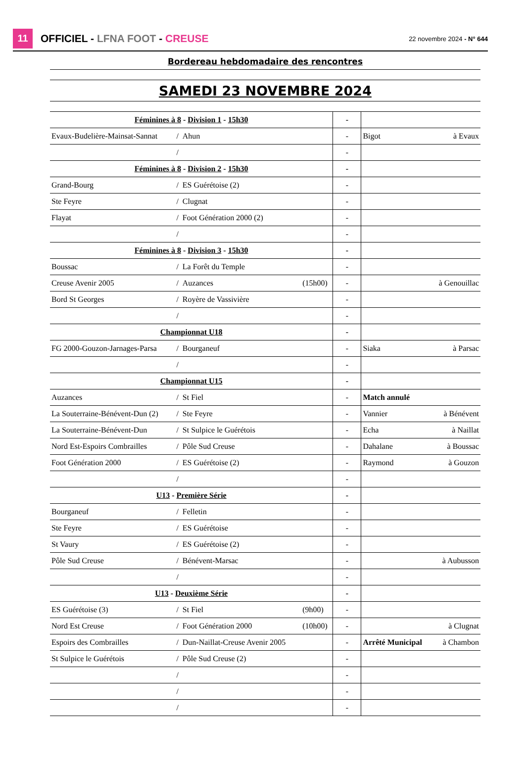11
OFFICIEL - LFNA FOOT - CREUSE
22 novembre 2024 - N° 644
| Bordereau hebdomadaire des rencontres | | | | | | |
| SAMEDI 23 NOVEMBRE 2024 | | | | | | |
| Féminines à 8 - Division 1 - 15h30 | | | | - | | |
| Evaux-Budelière-Mainsat-Sannat | / | Ahun | | - | Bigot | à Evaux |
| | / | | | - | | |
| Féminines à 8 - Division 2 - 15h30 | | | | - | | |
| Grand-Bourg | / | ES Guérétoise (2) | | - | | |
| Ste Feyre | / | Clugnat | | - | | |
| Flayat | / | Foot Génération 2000 (2) | | - | | |
| | / | | | - | | |
| Féminines à 8 - Division 3 - 15h30 | | | | - | | |
| Boussac | / | La Forêt du Temple | | - | | |
| Creuse Avenir 2005 | / | Auzances | (15h00) | - | | à Genouillac |
| Bord St Georges | / | Royère de Vassivière | | - | | |
| | / | | | - | | |
| Championnat U18 | | | | - | | |
| FG 2000-Gouzon-Jarnages-Parsa | / | Bourganeuf | | - | Siaka | à Parsac |
| | / | | | - | | |
| Championnat U15 | | | | - | | |
| Auzances | / | St Fiel | | - | Match annulé | |
| La Souterraine-Bénévent-Dun (2) | / | Ste Feyre | | - | Vannier | à Bénévent |
| La Souterraine-Bénévent-Dun | / | St Sulpice le Guérétois | | - | Echa | à Naillat |
| Nord Est-Espoirs Combrailles | / | Pôle Sud Creuse | | - | Dahalane | à Boussac |
| Foot Génération 2000 | / | ES Guérétoise (2) | | - | Raymond | à Gouzon |
| | / | | | - | | |
| U13 - Première Série | | | | - | | |
| Bourganeuf | / | Felletin | | - | | |
| Ste Feyre | / | ES Guérétoise | | - | | |
| St Vaury | / | ES Guérétoise (2) | | - | | |
| Pôle Sud Creuse | / | Bénévent-Marsac | | - | | à Aubusson |
| | / | | | - | | |
| U13 - Deuxième Série | | | | - | | |
| ES Guérétoise (3) | / | St Fiel | (9h00) | - | | |
| Nord Est Creuse | / | Foot Génération 2000 | (10h00) | - | | à Clugnat |
| Espoirs des Combrailles | / | Dun-Naillat-Creuse Avenir 2005 | | - | Arrêté Municipal | à Chambon |
| St Sulpice le Guérétois | / | Pôle Sud Creuse (2) | | - | | |
| | / | | | - | | |
| | / | | | - | | |
| | / | | | - | | |